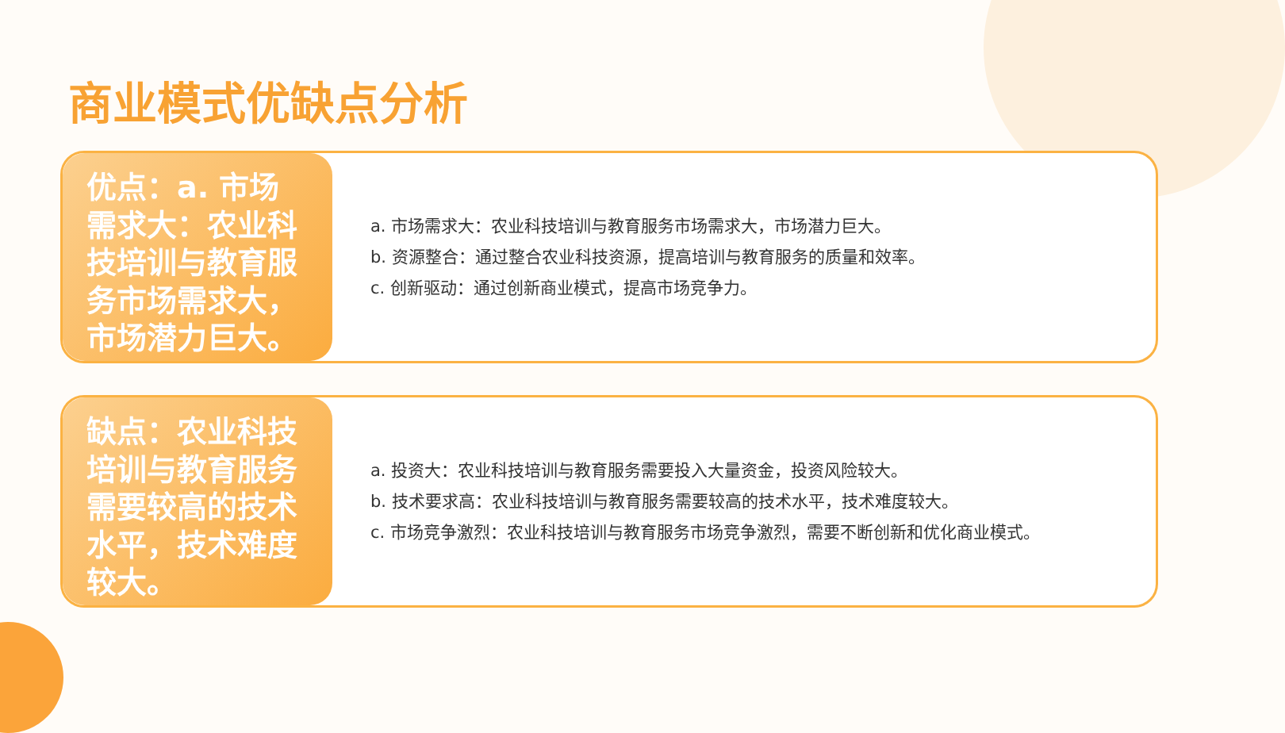商业模式优缺点分析
优点：a. 市场需求大：农业科技培训与教育服务市场需求大，市场潜力巨大。
a. 市场需求大：农业科技培训与教育服务市场需求大，市场潜力巨大。
b. 资源整合：通过整合农业科技资源，提高培训与教育服务的质量和效率。
c. 创新驱动：通过创新商业模式，提高市场竞争力。
缺点：农业科技培训与教育服务需要较高的技术水平，技术难度较大。
a. 投资大：农业科技培训与教育服务需要投入大量资金，投资风险较大。
b. 技术要求高：农业科技培训与教育服务需要较高的技术水平，技术难度较大。
c. 市场竞争激烈：农业科技培训与教育服务市场竞争激烈，需要不断创新和优化商业模式。